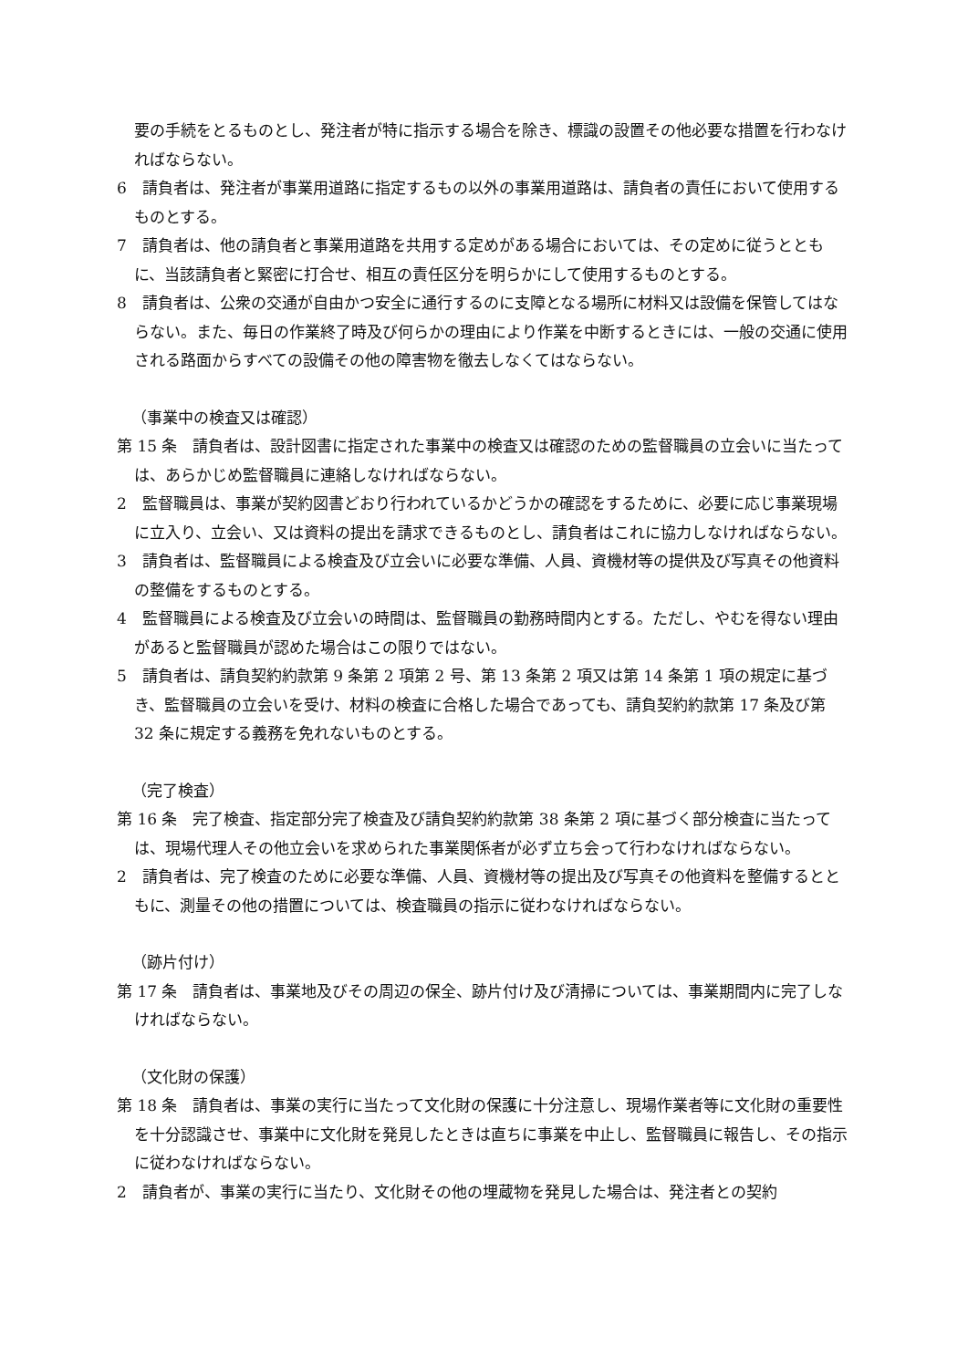要の手続をとるものとし、発注者が特に指示する場合を除き、標識の設置その他必要な措置を行わなければならない。
6　請負者は、発注者が事業用道路に指定するもの以外の事業用道路は、請負者の責任において使用するものとする。
7　請負者は、他の請負者と事業用道路を共用する定めがある場合においては、その定めに従うとともに、当該請負者と緊密に打合せ、相互の責任区分を明らかにして使用するものとする。
8　請負者は、公衆の交通が自由かつ安全に通行するのに支障となる場所に材料又は設備を保管してはならない。また、毎日の作業終了時及び何らかの理由により作業を中断するときには、一般の交通に使用される路面からすべての設備その他の障害物を徹去しなくてはならない。
（事業中の検査又は確認）
第 15 条　請負者は、設計図書に指定された事業中の検査又は確認のための監督職員の立会いに当たっては、あらかじめ監督職員に連絡しなければならない。
2　監督職員は、事業が契約図書どおり行われているかどうかの確認をするために、必要に応じ事業現場に立入り、立会い、又は資料の提出を請求できるものとし、請負者はこれに協力しなければならない。
3　請負者は、監督職員による検査及び立会いに必要な準備、人員、資機材等の提供及び写真その他資料の整備をするものとする。
4　監督職員による検査及び立会いの時間は、監督職員の勤務時間内とする。ただし、やむを得ない理由があると監督職員が認めた場合はこの限りではない。
5　請負者は、請負契約約款第 9 条第 2 項第 2 号、第 13 条第 2 項又は第 14 条第 1 項の規定に基づき、監督職員の立会いを受け、材料の検査に合格した場合であっても、請負契約約款第 17 条及び第 32 条に規定する義務を免れないものとする。
（完了検査）
第 16 条　完了検査、指定部分完了検査及び請負契約約款第 38 条第 2 項に基づく部分検査に当たっては、現場代理人その他立会いを求められた事業関係者が必ず立ち会って行わなければならない。
2　請負者は、完了検査のために必要な準備、人員、資機材等の提出及び写真その他資料を整備するとともに、測量その他の措置については、検査職員の指示に従わなければならない。
（跡片付け）
第 17 条　請負者は、事業地及びその周辺の保全、跡片付け及び清掃については、事業期間内に完了しなければならない。
（文化財の保護）
第 18 条　請負者は、事業の実行に当たって文化財の保護に十分注意し、現場作業者等に文化財の重要性を十分認識させ、事業中に文化財を発見したときは直ちに事業を中止し、監督職員に報告し、その指示に従わなければならない。
2　請負者が、事業の実行に当たり、文化財その他の埋蔵物を発見した場合は、発注者との契約